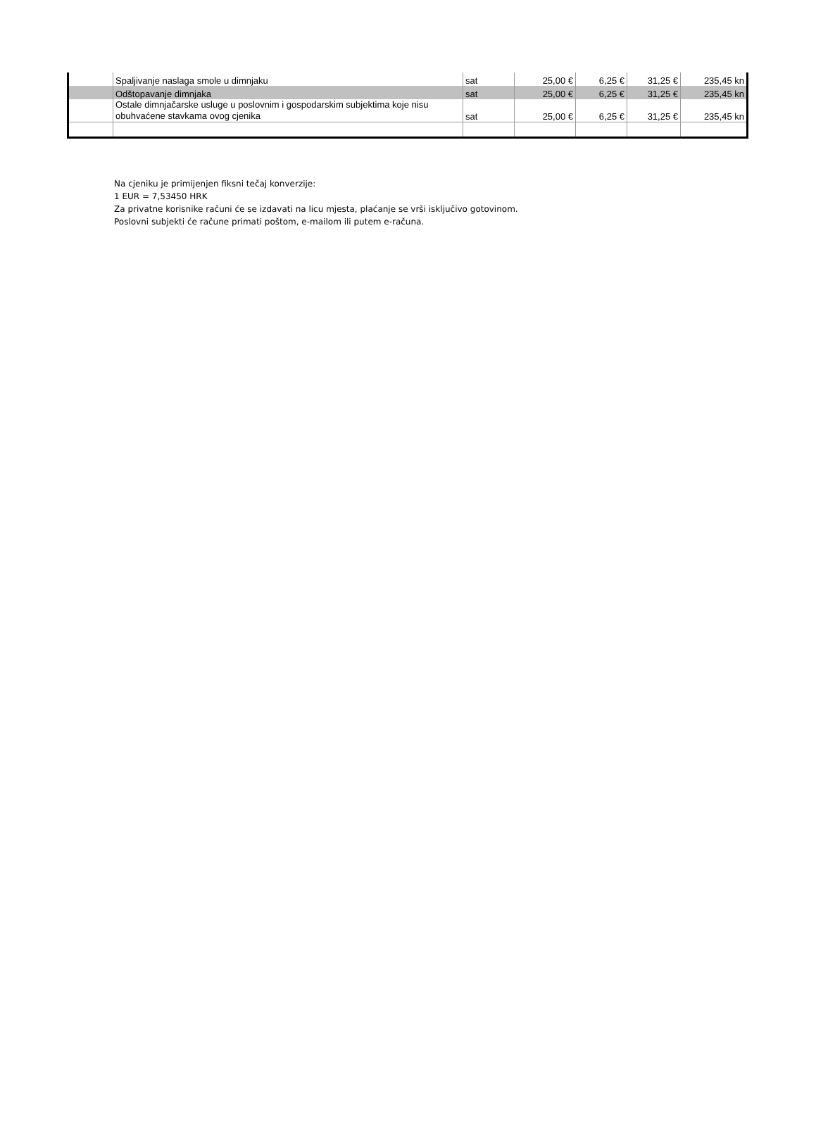| | Spaljivanje naslaga smole u dimnjaku | sat | 25,00 € | 6,25 € | 31,25 € | 235,45 kn |
| | Odštopavanje dimnjaka | sat | 25,00 € | 6,25 € | 31,25 € | 235,45 kn |
| | Ostale dimnjačarske usluge u poslovnim i gospodarskim subjektima koje nisu obuhvaćene stavkama ovog cjenika | sat | 25,00 € | 6,25 € | 31,25 € | 235,45 kn |
Na cjeniku je primijenjen fiksni tečaj konverzije:
1 EUR = 7,53450 HRK
Za privatne korisnike računi će se izdavati na licu mjesta, plaćanje se vrši isključivo gotovinom.
Poslovni subjekti će račune primati poštom, e-mailom ili putem e-računa.